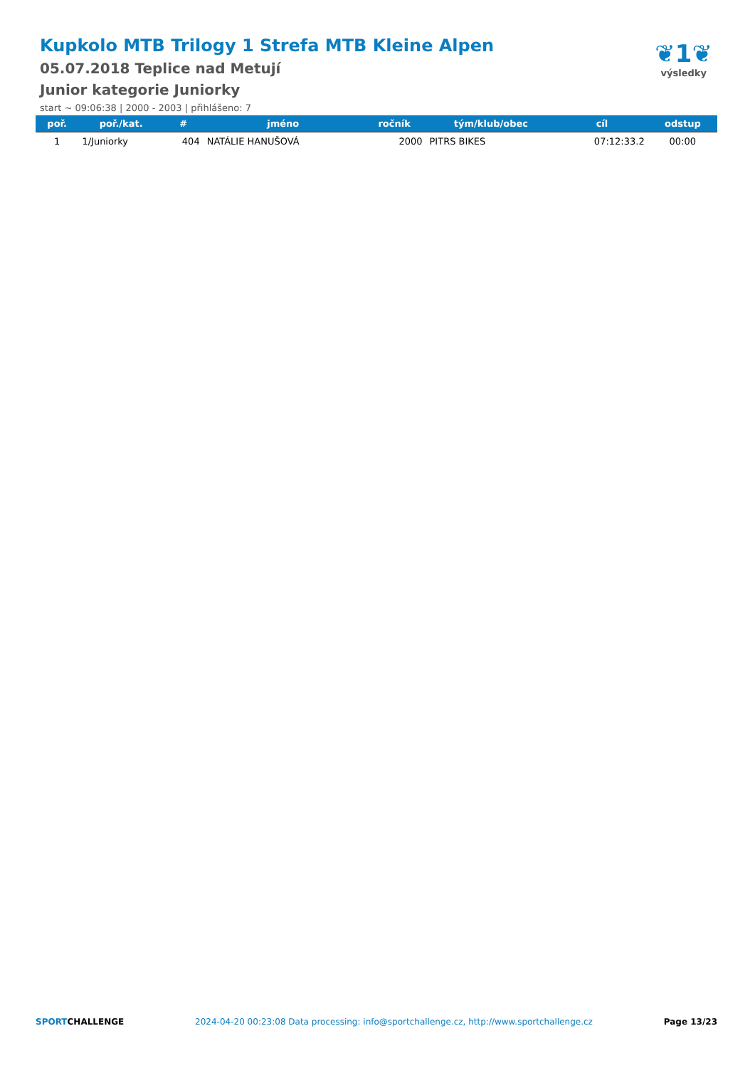Kupkolo MTB Trilogy 1 Strefa MTB Kleine Alpen
05.07.2018 Teplice nad Metují
Junior kategorie Juniorky
start ~ 09:06:38 | 2000 - 2003 | přihlášeno: 7
❦1❦
výsledky
| poř. | poř./kat. | # | jméno | ročník | tým/klub/obec | cíl | odstup |
| --- | --- | --- | --- | --- | --- | --- | --- |
| 1 | 1/Juniorky | 404 | NATÁLIE HANUŠOVÁ | 2000 | PITRS BIKES | 07:12:33.2 | 00:00 |
SPORTCHALLENGE 2024-04-20 00:23:08 Data processing: info@sportchallenge.cz, http://www.sportchallenge.cz Page 13/23